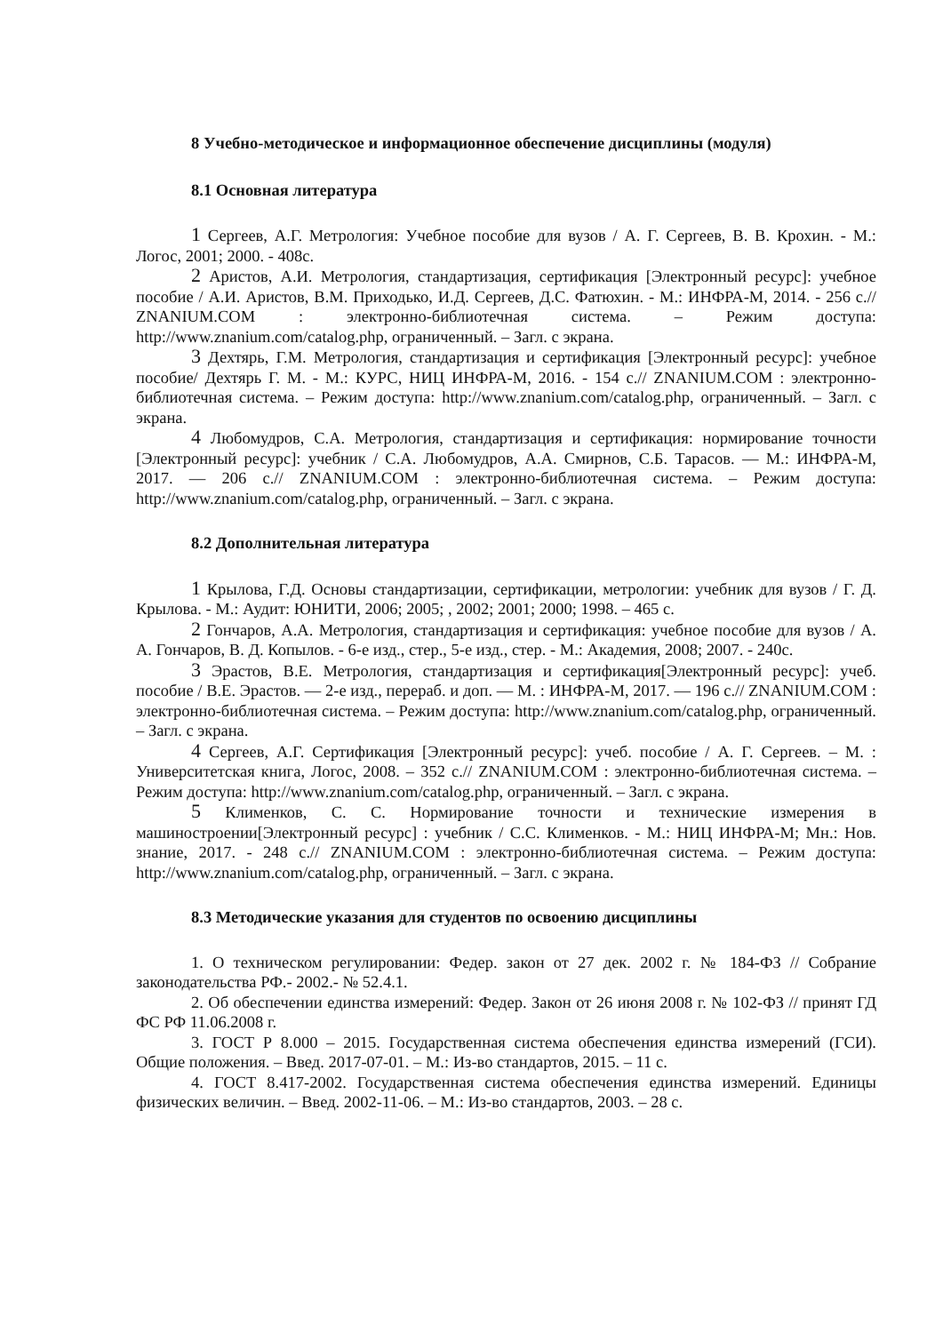8 Учебно-методическое и информационное обеспечение дисциплины (модуля)
8.1 Основная литература
1 Сергеев, А.Г. Метрология: Учебное пособие для вузов / А. Г. Сергеев, В. В. Крохин. - М.: Логос, 2001; 2000. - 408с.
2 Аристов, А.И. Метрология, стандартизация, сертификация [Электронный ресурс]: учебное пособие / А.И. Аристов, В.М. Приходько, И.Д. Сергеев, Д.С. Фатюхин. - М.: ИНФРА-М, 2014. - 256 с.// ZNANIUM.COM : электронно-библиотечная система. – Режим доступа: http://www.znanium.com/catalog.php, ограниченный. – Загл. с экрана.
3 Дехтярь, Г.М. Метрология, стандартизация и сертификация [Электронный ресурс]: учебное пособие/ Дехтярь Г. М. - М.: КУРС, НИЦ ИНФРА-М, 2016. - 154 с.// ZNANIUM.COM : электронно-библиотечная система. – Режим доступа: http://www.znanium.com/catalog.php, ограниченный. – Загл. с экрана.
4 Любомудров, С.А. Метрология, стандартизация и сертификация: нормирование точности [Электронный ресурс]: учебник / С.А. Любомудров, А.А. Смирнов, С.Б. Тарасов. — М.: ИНФРА-М, 2017. — 206 с.// ZNANIUM.COM : электронно-библиотечная система. – Режим доступа: http://www.znanium.com/catalog.php, ограниченный. – Загл. с экрана.
8.2 Дополнительная литература
1 Крылова, Г.Д. Основы стандартизации, сертификации, метрологии: учебник для вузов / Г. Д. Крылова. - М.: Аудит: ЮНИТИ, 2006; 2005; , 2002; 2001; 2000; 1998. – 465 с.
2 Гончаров, А.А. Метрология, стандартизация и сертификация: учебное пособие для вузов / А. А. Гончаров, В. Д. Копылов. - 6-е изд., стер., 5-е изд., стер. - М.: Академия, 2008; 2007. - 240с.
3 Эрастов, В.Е. Метрология, стандартизация и сертификация[Электронный ресурс]: учеб. пособие / В.Е. Эрастов. — 2-е изд., перераб. и доп. — М. : ИНФРА-М, 2017. — 196 с.// ZNANIUM.COM : электронно-библиотечная система. – Режим доступа: http://www.znanium.com/catalog.php, ограниченный. – Загл. с экрана.
4 Сергеев, А.Г. Сертификация [Электронный ресурс]: учеб. пособие / А. Г. Сергеев. – М. : Университетская книга, Логос, 2008. – 352 с.// ZNANIUM.COM : электронно-библиотечная система. – Режим доступа: http://www.znanium.com/catalog.php, ограниченный. – Загл. с экрана.
5 Клименков, С. С. Нормирование точности и технические измерения в машиностроении[Электронный ресурс] : учебник / С.С. Клименков. - М.: НИЦ ИНФРА-М; Мн.: Нов. знание, 2017. - 248 с.// ZNANIUM.COM : электронно-библиотечная система. – Режим доступа: http://www.znanium.com/catalog.php, ограниченный. – Загл. с экрана.
8.3 Методические указания для студентов по освоению дисциплины
1. О техническом регулировании: Федер. закон от 27 дек. 2002 г. № 184-ФЗ // Собрание законодательства РФ.- 2002.- № 52.4.1.
2. Об обеспечении единства измерений: Федер. Закон от 26 июня 2008 г. № 102-ФЗ // принят ГД ФС РФ 11.06.2008 г.
3. ГОСТ Р 8.000 – 2015. Государственная система обеспечения единства измерений (ГСИ). Общие положения. – Введ. 2017-07-01. – М.: Из-во стандартов, 2015. – 11 с.
4. ГОСТ 8.417-2002. Государственная система обеспечения единства измерений. Единицы физических величин. – Введ. 2002-11-06. – М.: Из-во стандартов, 2003. – 28 с.